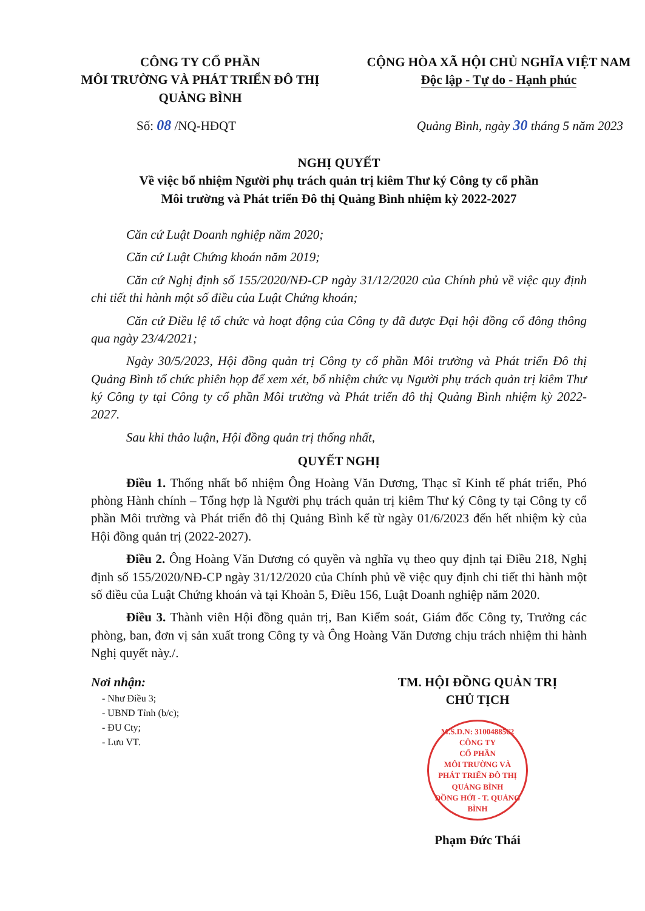CÔNG TY CỔ PHẦN
MÔI TRƯỜNG VÀ PHÁT TRIỂN ĐÔ THỊ
QUẢNG BÌNH
CỘNG HÒA XÃ HỘI CHỦ NGHĨA VIỆT NAM
Độc lập - Tự do - Hạnh phúc
Số: 08 /NQ-HĐQT Quảng Bình, ngày 30 tháng 5 năm 2023
NGHỊ QUYẾT
Về việc bổ nhiệm Người phụ trách quản trị kiêm Thư ký Công ty cổ phần
Môi trường và Phát triển Đô thị Quảng Bình nhiệm kỳ 2022-2027
Căn cứ Luật Doanh nghiệp năm 2020;
Căn cứ Luật Chứng khoán năm 2019;
Căn cứ Nghị định số 155/2020/NĐ-CP ngày 31/12/2020 của Chính phủ về việc quy định chi tiết thi hành một số điều của Luật Chứng khoán;
Căn cứ Điều lệ tổ chức và hoạt động của Công ty đã được Đại hội đồng cổ đông thông qua ngày 23/4/2021;
Ngày 30/5/2023, Hội đồng quản trị Công ty cổ phần Môi trường và Phát triển Đô thị Quảng Bình tổ chức phiên họp để xem xét, bổ nhiệm chức vụ Người phụ trách quản trị kiêm Thư ký Công ty tại Công ty cổ phần Môi trường và Phát triển đô thị Quảng Bình nhiệm kỳ 2022-2027.
Sau khi thảo luận, Hội đồng quản trị thống nhất,
QUYẾT NGHỊ
Điều 1. Thống nhất bổ nhiệm Ông Hoàng Văn Dương, Thạc sĩ Kinh tế phát triển, Phó phòng Hành chính – Tổng hợp là Người phụ trách quản trị kiêm Thư ký Công ty tại Công ty cổ phần Môi trường và Phát triển đô thị Quảng Bình kể từ ngày 01/6/2023 đến hết nhiệm kỳ của Hội đồng quản trị (2022-2027).
Điều 2. Ông Hoàng Văn Dương có quyền và nghĩa vụ theo quy định tại Điều 218, Nghị định số 155/2020/NĐ-CP ngày 31/12/2020 của Chính phủ về việc quy định chi tiết thi hành một số điều của Luật Chứng khoán và tại Khoản 5, Điều 156, Luật Doanh nghiệp năm 2020.
Điều 3. Thành viên Hội đồng quản trị, Ban Kiểm soát, Giám đốc Công ty, Trưởng các phòng, ban, đơn vị sản xuất trong Công ty và Ông Hoàng Văn Dương chịu trách nhiệm thi hành Nghị quyết này./.
Nơi nhận:
- Như Điều 3;
- UBND Tỉnh (b/c);
- ĐU Cty;
- Lưu VT.
TM. HỘI ĐỒNG QUẢN TRỊ
CHỦ TỊCH
M.S.D.N: 3100488562
CÔNG TY
CỔ PHẦN
MÔI TRƯỜNG VÀ
PHÁT TRIỂN ĐÔ THỊ
QUẢNG BÌNH
ĐỒNG HỚI - T. QUẢNG BÌNH
Phạm Đức Thái